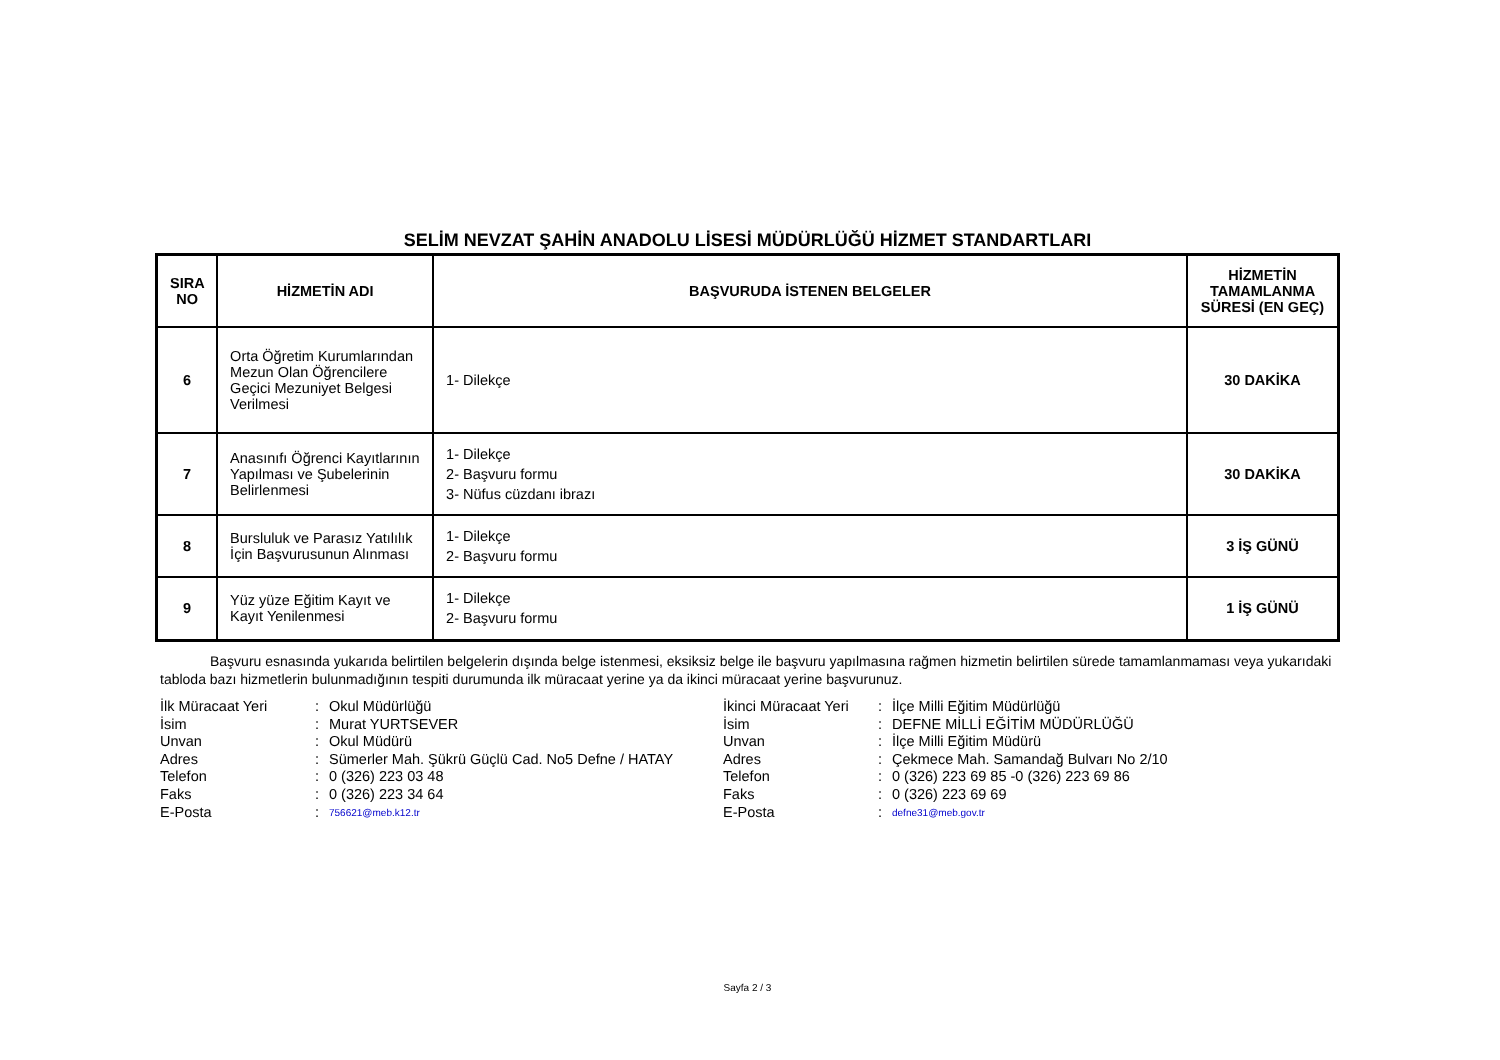SELİM NEVZAT ŞAHİN ANADOLU LİSESİ MÜDÜRLÜĞÜ HİZMET STANDARTLARI
| SIRA NO | HİZMETİN ADI | BAŞVURUDA İSTENEN BELGELER | HİZMETİN TAMAMLANMA SÜRESİ (EN GEÇ) |
| --- | --- | --- | --- |
| 6 | Orta Öğretim Kurumlarından Mezun Olan Öğrencilere Geçici Mezuniyet Belgesi Verilmesi | 1- Dilekçe | 30 DAKİKA |
| 7 | Anasınıfı Öğrenci Kayıtlarının Yapılması ve Şubelerinin Belirlenmesi | 1- Dilekçe 2- Başvuru formu 3- Nüfus cüzdanı ibrazı | 30 DAKİKA |
| 8 | Bursluluk ve Parasız Yatılılık İçin Başvurusunun Alınması | 1- Dilekçe 2- Başvuru formu | 3 İŞ GÜNÜ |
| 9 | Yüz yüze Eğitim Kayıt ve Kayıt Yenilenmesi | 1- Dilekçe 2- Başvuru formu | 1 İŞ GÜNÜ |
Başvuru esnasında yukarıda belirtilen belgelerin dışında belge istenmesi, eksiksiz belge ile başvuru yapılmasına rağmen hizmetin belirtilen sürede tamamlanmaması veya yukarıdaki tabloda bazı hizmetlerin bulunmadığının tespiti durumunda ilk müracaat yerine ya da ikinci müracaat yerine başvurunuz.
| İlk Müracaat Yeri | : | Okul Müdürlüğü |
| İsim | : | Murat YURTSEVER |
| Unvan | : | Okul Müdürü |
| Adres | : | Sümerler Mah. Şükrü Güçlü Cad. No5 Defne / HATAY |
| Telefon | : | 0 (326) 223 03 48 |
| Faks | : | 0 (326) 223 34 64 |
| E-Posta | : | 756621@meb.k12.tr |
| İkinci Müracaat Yeri | : | İlçe Milli Eğitim Müdürlüğü |
| İsim | : | DEFNE MİLLİ EĞİTİM MÜDÜRLÜĞÜ |
| Unvan | : | İlçe Milli Eğitim Müdürü |
| Adres | : | Çekmece Mah. Samandağ Bulvarı No 2/10 |
| Telefon | : | 0 (326) 223 69 85 -0 (326) 223 69 86 |
| Faks | : | 0 (326) 223 69 69 |
| E-Posta | : | defne31@meb.gov.tr |
Sayfa 2 / 3